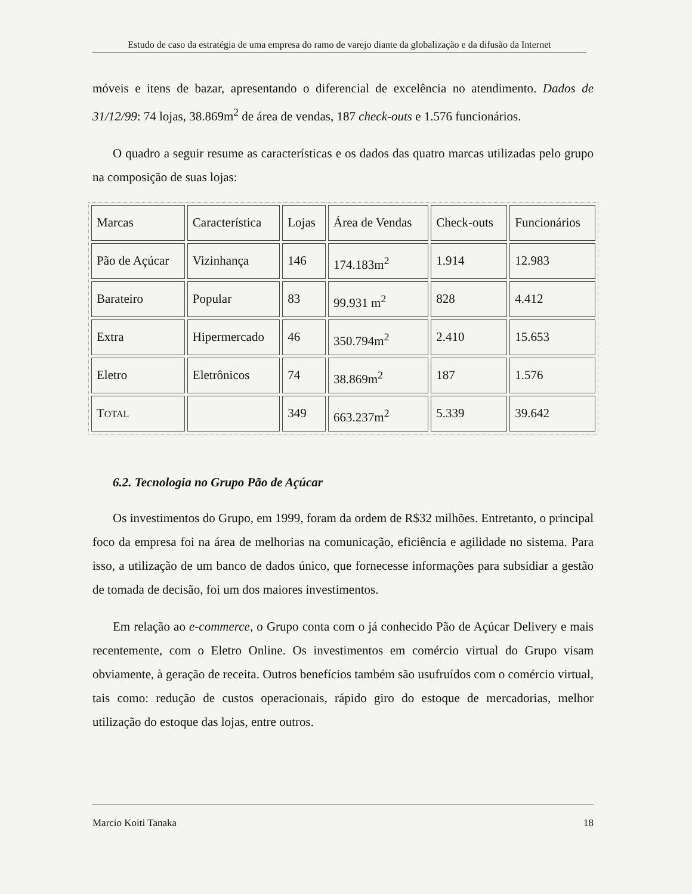Estudo de caso da estratégia de uma empresa do ramo de varejo diante da globalização e da difusão da Internet
móveis e itens de bazar, apresentando o diferencial de excelência no atendimento. Dados de 31/12/99: 74 lojas, 38.869m<sup>2</sup> de área de vendas, 187 check-outs e 1.576 funcionários.
O quadro a seguir resume as características e os dados das quatro marcas utilizadas pelo grupo na composição de suas lojas:
| Marcas | Característica | Lojas | Área de Vendas | Check-outs | Funcionários |
| Pão de Açúcar | Vizinhança | 146 | 174.183m<sup>2</sup> | 1.914 | 12.983 |
| Barateiro | Popular | 83 | 99.931 m<sup>2</sup> | 828 | 4.412 |
| Extra | Hipermercado | 46 | 350.794m<sup>2</sup> | 2.410 | 15.653 |
| Eletro | Eletrônicos | 74 | 38.869m<sup>2</sup> | 187 | 1.576 |
| T OTAL | | 349 | 663.237m<sup>2</sup> | 5.339 | 39.642 |
6.2. Tecnologia no Grupo Pão de Açúcar
Os investimentos do Grupo, em 1999, foram da ordem de R$32 milhões. Entretanto, o principal foco da empresa foi na área de melhorias na comunicação, eficiência e agilidade no sistema. Para isso, a utilização de um banco de dados único, que fornecesse informações para subsidiar a gestão de tomada de decisão, foi um dos maiores investimentos.
Em relação ao e-commerce, o Grupo conta com o já conhecido Pão de Açúcar Delivery e mais recentemente, com o Eletro Online. Os investimentos em comércio virtual do Grupo visam obviamente, à geração de receita. Outros benefícios também são usufruídos com o comércio virtual, tais como: redução de custos operacionais, rápido giro do estoque de mercadorias, melhor utilização do estoque das lojas, entre outros.
Marcio Koiti Tanaka 18